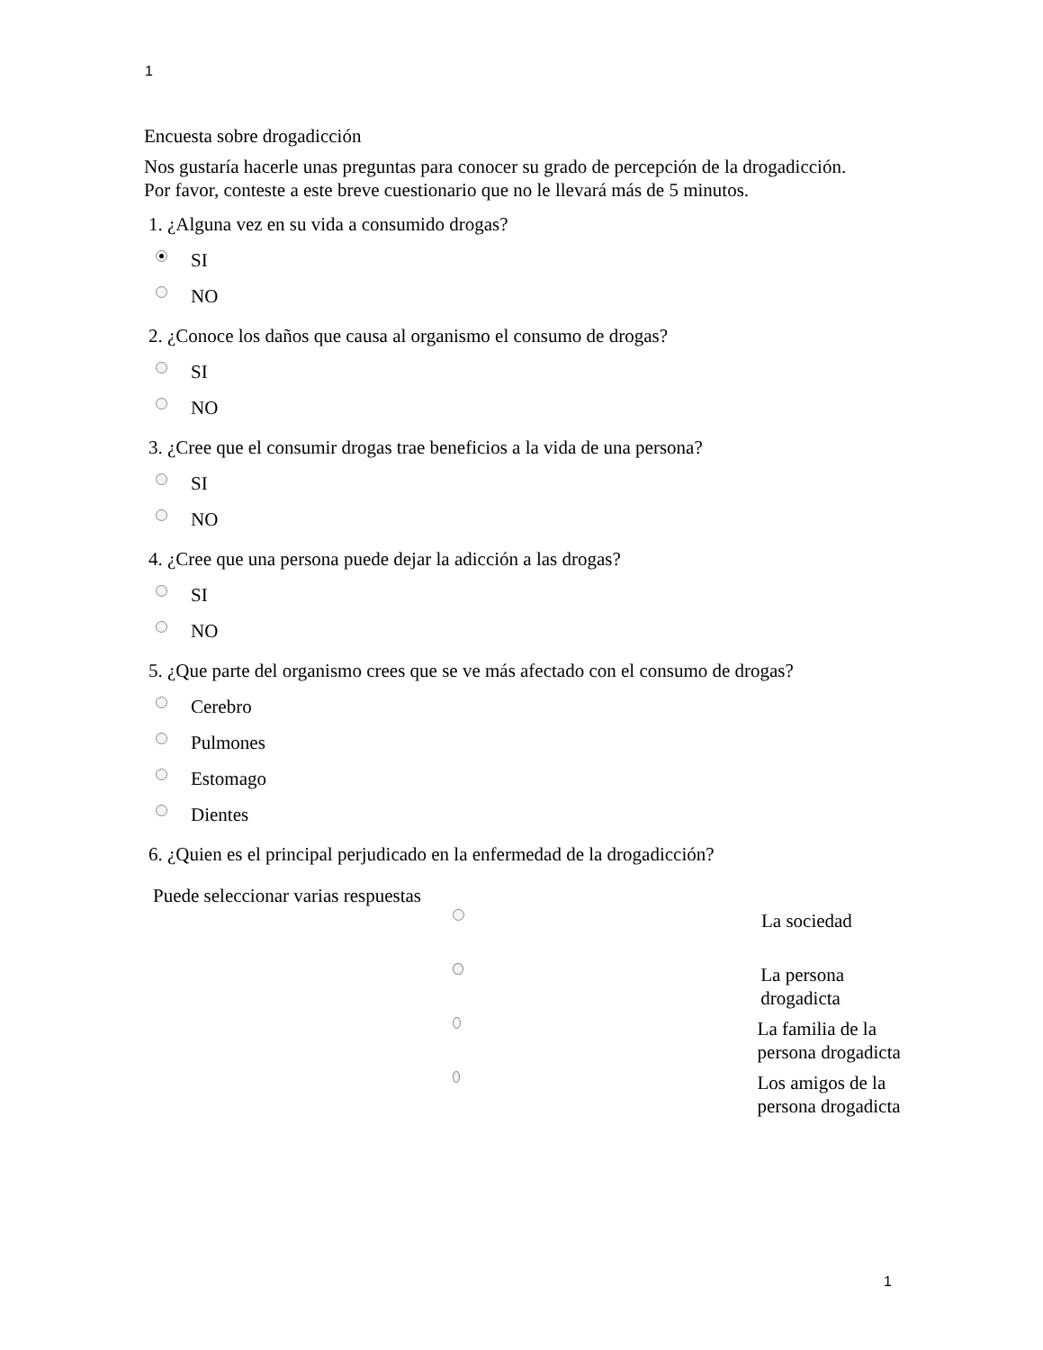1
Encuesta sobre drogadicción
Nos gustaría hacerle unas preguntas para conocer su grado de percepción de la drogadicción.
Por favor, conteste a este breve cuestionario que no le llevará más de 5 minutos.
1. ¿Alguna vez en su vida a consumido drogas?
SI
NO
2. ¿Conoce los daños que causa al organismo el consumo de drogas?
SI
NO
3. ¿Cree que el consumir drogas trae beneficios a la vida de una persona?
SI
NO
4. ¿Cree que una persona puede dejar la adicción a las drogas?
SI
NO
5. ¿Que parte del organismo crees que se ve más afectado con el consumo de drogas?
Cerebro
Pulmones
Estomago
Dientes
6. ¿Quien es el principal perjudicado en la enfermedad de la drogadicción?
Puede seleccionar varias respuestas
La sociedad
La persona drogadicta
La familia de la persona drogadicta
Los amigos de la persona drogadicta
1